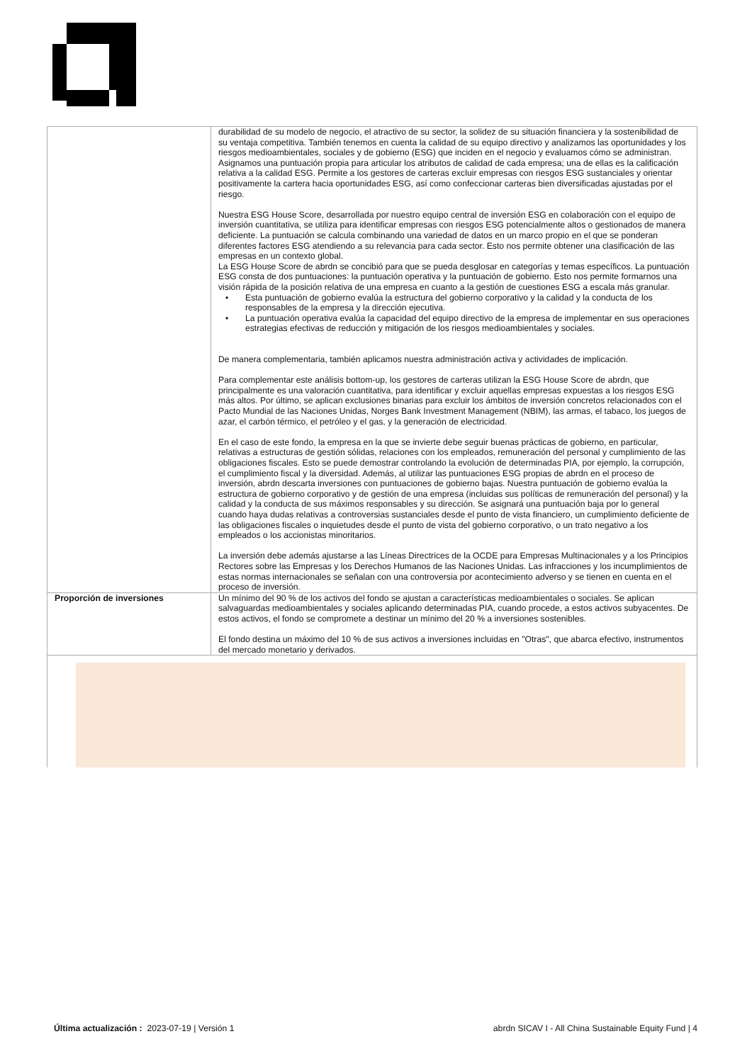| | durabilidad de su modelo de negocio, el atractivo de su sector, la solidez de su situación financiera y la sostenibilidad de su ventaja competitiva. También tenemos en cuenta la calidad de su equipo directivo y analizamos las oportunidades y los riesgos medioambientales, sociales y de gobierno (ESG) que inciden en el negocio y evaluamos cómo se administran. Asignamos una puntuación propia para articular los atributos de calidad de cada empresa; una de ellas es la calificación relativa a la calidad ESG. Permite a los gestores de carteras excluir empresas con riesgos ESG sustanciales y orientar positivamente la cartera hacia oportunidades ESG, así como confeccionar carteras bien diversificadas ajustadas por el riesgo. Nuestra ESG House Score, desarrollada por nuestro equipo central de inversión ESG en colaboración con el equipo de inversión cuantitativa, se utiliza para identificar empresas con riesgos ESG potencialmente altos o gestionados de manera deficiente. La puntuación se calcula combinando una variedad de datos en un marco propio en el que se ponderan diferentes factores ESG atendiendo a su relevancia para cada sector. Esto nos permite obtener una clasificación de las empresas en un contexto global. La ESG House Score de abrdn se concibió para que se pueda desglosar en categorías y temas específicos. La puntuación ESG consta de dos puntuaciones: la puntuación operativa y la puntuación de gobierno. Esto nos permite formarnos una visión rápida de la posición relativa de una empresa en cuanto a la gestión de cuestiones ESG a escala más granular. • Esta puntuación de gobierno evalúa la estructura del gobierno corporativo y la calidad y la conducta de los responsables de la empresa y la dirección ejecutiva. • La puntuación operativa evalúa la capacidad del equipo directivo de la empresa de implementar en sus operaciones estrategias efectivas de reducción y mitigación de los riesgos medioambientales y sociales. De manera complementaria, también aplicamos nuestra administración activa y actividades de implicación. Para complementar este análisis bottom-up, los gestores de carteras utilizan la ESG House Score de abrdn, que principalmente es una valoración cuantitativa, para identificar y excluir aquellas empresas expuestas a los riesgos ESG más altos. Por último, se aplican exclusiones binarias para excluir los ámbitos de inversión concretos relacionados con el Pacto Mundial de las Naciones Unidas, Norges Bank Investment Management (NBIM), las armas, el tabaco, los juegos de azar, el carbón térmico, el petróleo y el gas, y la generación de electricidad. En el caso de este fondo, la empresa en la que se invierte debe seguir buenas prácticas de gobierno, en particular, relativas a estructuras de gestión sólidas, relaciones con los empleados, remuneración del personal y cumplimiento de las obligaciones fiscales. Esto se puede demostrar controlando la evolución de determinadas PIA, por ejemplo, la corrupción, el cumplimiento fiscal y la diversidad. Además, al utilizar las puntuaciones ESG propias de abrdn en el proceso de inversión, abrdn descarta inversiones con puntuaciones de gobierno bajas. Nuestra puntuación de gobierno evalúa la estructura de gobierno corporativo y de gestión de una empresa (incluidas sus políticas de remuneración del personal) y la calidad y la conducta de sus máximos responsables y su dirección. Se asignará una puntuación baja por lo general cuando haya dudas relativas a controversias sustanciales desde el punto de vista financiero, un cumplimiento deficiente de las obligaciones fiscales o inquietudes desde el punto de vista del gobierno corporativo, o un trato negativo a los empleados o los accionistas minoritarios. La inversión debe además ajustarse a las Líneas Directrices de la OCDE para Empresas Multinacionales y a los Principios Rectores sobre las Empresas y los Derechos Humanos de las Naciones Unidas. Las infracciones y los incumplimientos de estas normas internacionales se señalan con una controversia por acontecimiento adverso y se tienen en cuenta en el proceso de inversión. |
| Proporción de inversiones | Un mínimo del 90 % de los activos del fondo se ajustan a características medioambientales o sociales. Se aplican salvaguardas medioambientales y sociales aplicando determinadas PIA, cuando procede, a estos activos subyacentes. De estos activos, el fondo se compromete a destinar un mínimo del 20 % a inversiones sostenibles. El fondo destina un máximo del 10 % de sus activos a inversiones incluidas en "Otras", que abarca efectivo, instrumentos del mercado monetario y derivados. |
Última actualización : 2023-07-19 | Versión 1
abrdn SICAV I - All China Sustainable Equity Fund | 4